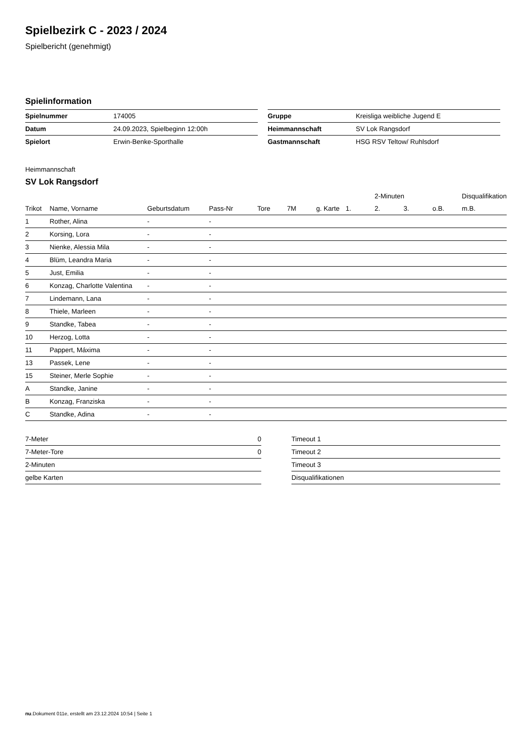Spielbezirk C - 2023 / 2024
Spielbericht (genehmigt)
Spielinformation
| Spielnummer | 174005 |
| Datum | 24.09.2023, Spielbeginn 12:00h |
| Spielort | Erwin-Benke-Sporthalle |
| Gruppe | Kreisliga weibliche Jugend E |
| Heimmannschaft | SV Lok Rangsdorf |
| Gastmannschaft | HSG RSV Teltow/ Ruhlsdorf |
Heimmannschaft
SV Lok Rangsdorf
| | | | | | | | | 2-Minuten | | | Disqualifikation |
| --- | --- | --- | --- | --- | --- | --- | --- | --- | --- | --- | --- |
| Trikot | Name, Vorname | Geburtsdatum | Pass-Nr | Tore | 7M | g. Karte | 1. | 2. | 3. | o.B. | m.B. |
| 1 | Rother, Alina | - | - | | | | | | | | |
| 2 | Korsing, Lora | - | - | | | | | | | | |
| 3 | Nienke, Alessia Mila | - | - | | | | | | | | |
| 4 | Blüm, Leandra Maria | - | - | | | | | | | | |
| 5 | Just, Emilia | - | - | | | | | | | | |
| 6 | Konzag, Charlotte Valentina | - | - | | | | | | | | |
| 7 | Lindemann, Lana | - | - | | | | | | | | |
| 8 | Thiele, Marleen | - | - | | | | | | | | |
| 9 | Standke, Tabea | - | - | | | | | | | | |
| 10 | Herzog, Lotta | - | - | | | | | | | | |
| 11 | Pappert, Máxima | - | - | | | | | | | | |
| 13 | Passek, Lene | - | - | | | | | | | | |
| 15 | Steiner, Merle Sophie | - | - | | | | | | | | |
| A | Standke, Janine | - | - | | | | | | | | |
| B | Konzag, Franziska | - | - | | | | | | | | |
| C | Standke, Adina | - | - | | | | | | | | |
| 7-Meter | 0 |
| 7-Meter-Tore | 0 |
| 2-Minuten | |
| gelbe Karten | |
| Timeout 1 |
| Timeout 2 |
| Timeout 3 |
| Disqualifikationen |
nu.Dokument 011e, erstellt am 23.12.2024 10:54 | Seite 1